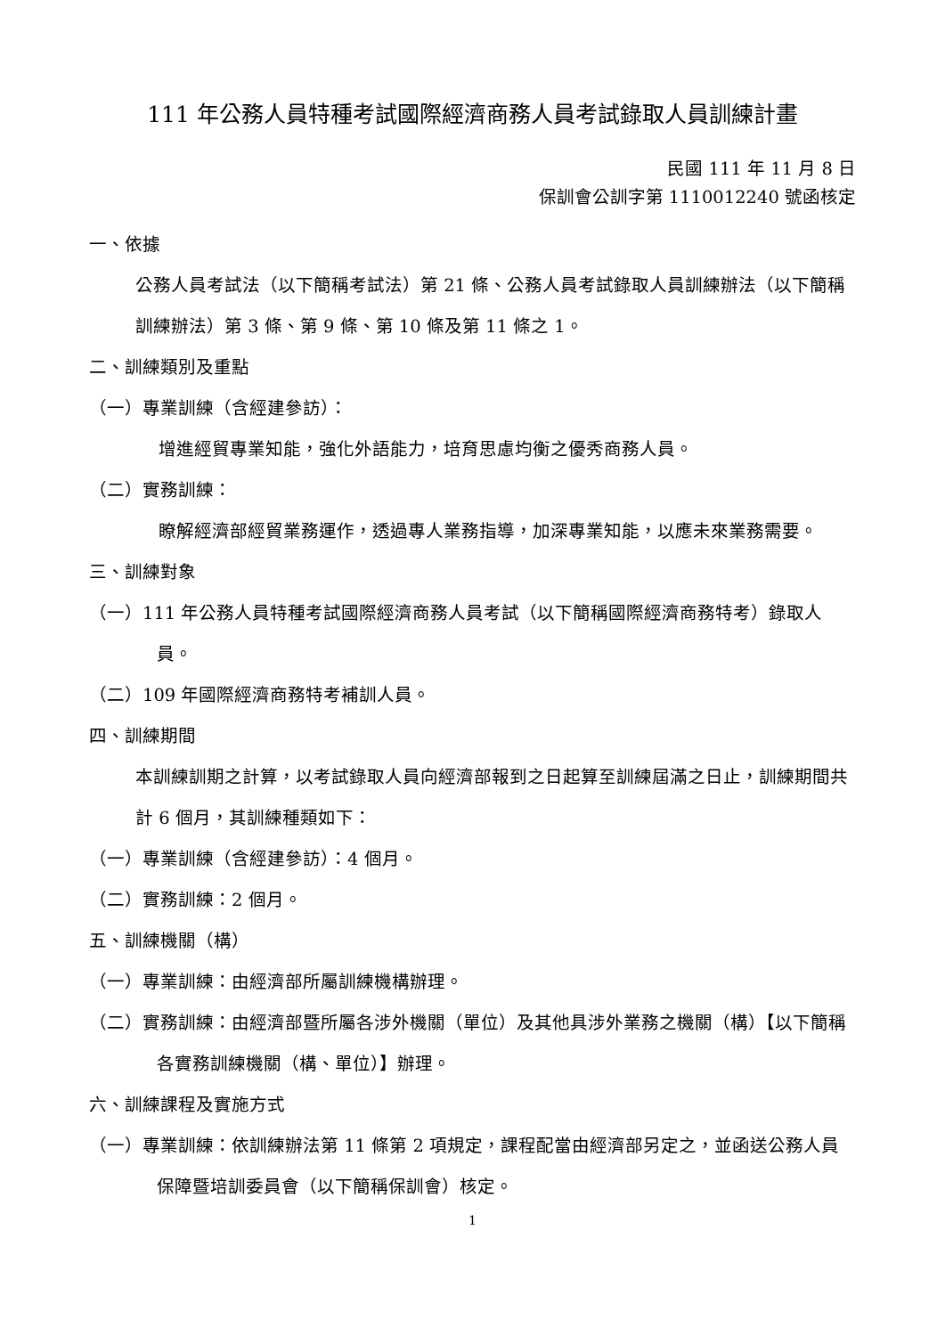111 年公務人員特種考試國際經濟商務人員考試錄取人員訓練計畫
民國 111 年 11 月 8 日
保訓會公訓字第 1110012240 號函核定
一、依據
公務人員考試法（以下簡稱考試法）第 21 條、公務人員考試錄取人員訓練辦法（以下簡稱訓練辦法）第 3 條、第 9 條、第 10 條及第 11 條之 1。
二、訓練類別及重點
（一）專業訓練（含經建參訪）：
增進經貿專業知能，強化外語能力，培育思慮均衡之優秀商務人員。
（二）實務訓練：
瞭解經濟部經貿業務運作，透過專人業務指導，加深專業知能，以應未來業務需要。
三、訓練對象
（一）111 年公務人員特種考試國際經濟商務人員考試（以下簡稱國際經濟商務特考）錄取人員。
（二）109 年國際經濟商務特考補訓人員。
四、訓練期間
本訓練訓期之計算，以考試錄取人員向經濟部報到之日起算至訓練屆滿之日止，訓練期間共計 6 個月，其訓練種類如下：
（一）專業訓練（含經建參訪）：4 個月。
（二）實務訓練：2 個月。
五、訓練機關（構）
（一）專業訓練：由經濟部所屬訓練機構辦理。
（二）實務訓練：由經濟部暨所屬各涉外機關（單位）及其他具涉外業務之機關（構）【以下簡稱各實務訓練機關（構、單位）】辦理。
六、訓練課程及實施方式
（一）專業訓練：依訓練辦法第 11 條第 2 項規定，課程配當由經濟部另定之，並函送公務人員保障暨培訓委員會（以下簡稱保訓會）核定。
1